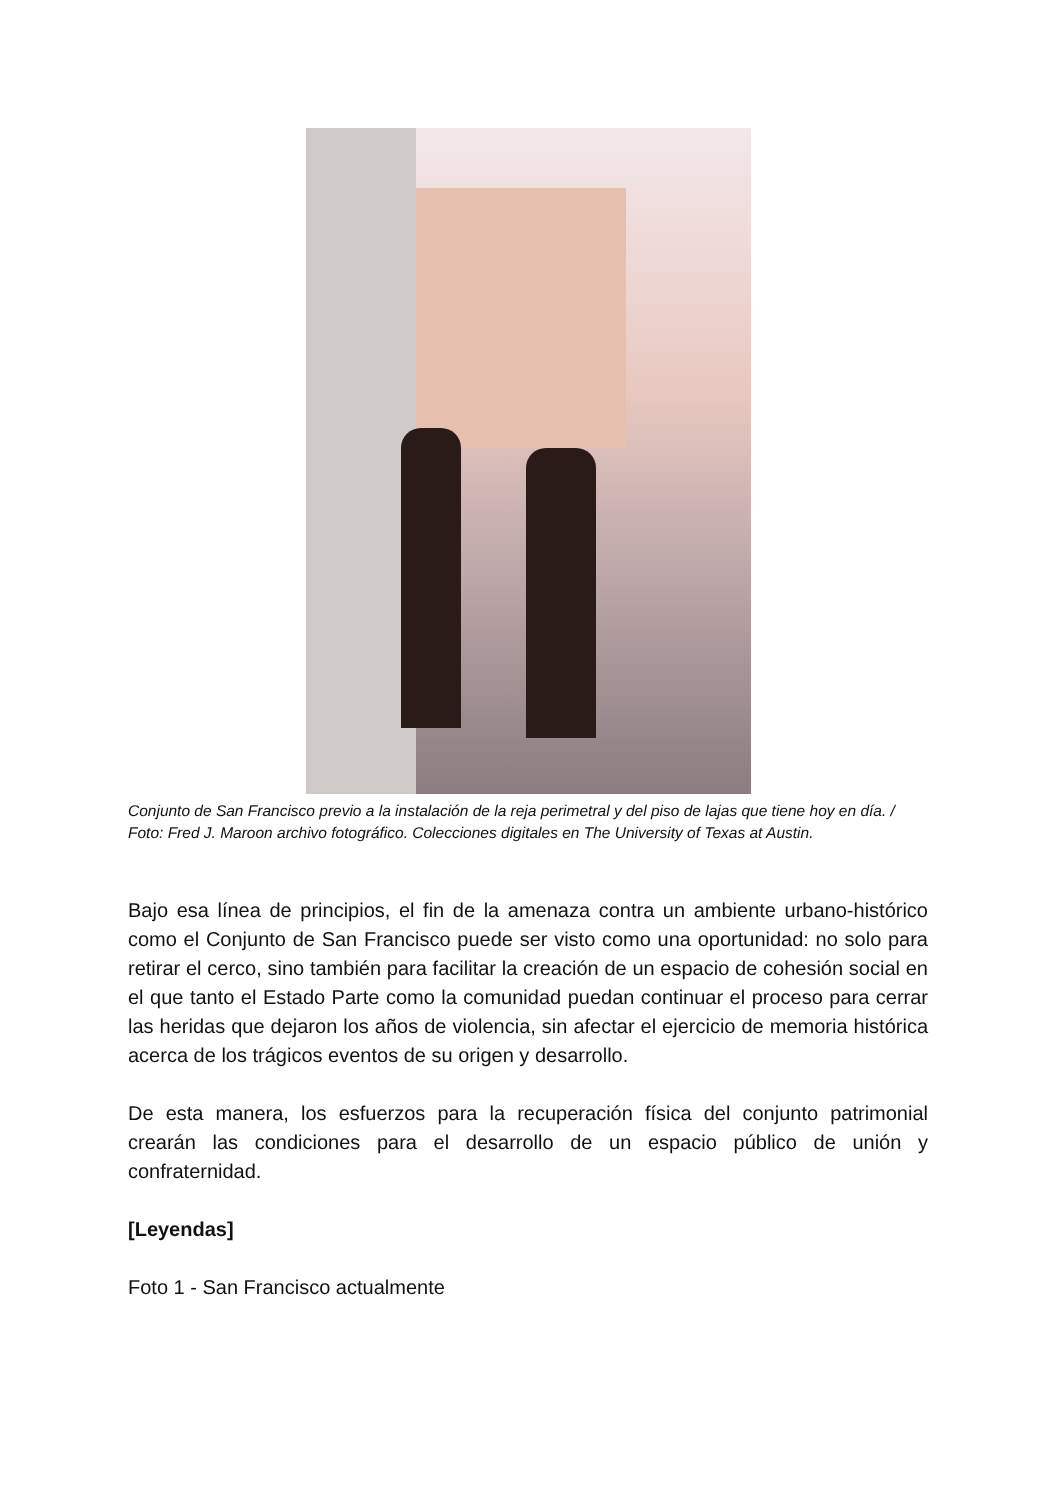Conjunto de San Francisco previo a la instalación de la reja perimetral y del piso de lajas que tiene hoy en día. / Foto: Fred J. Maroon archivo fotográfico. Colecciones digitales en The University of Texas at Austin.
Bajo esa línea de principios, el fin de la amenaza contra un ambiente urbano-histórico como el Conjunto de San Francisco puede ser visto como una oportunidad: no solo para retirar el cerco, sino también para facilitar la creación de un espacio de cohesión social en el que tanto el Estado Parte como la comunidad puedan continuar el proceso para cerrar las heridas que dejaron los años de violencia, sin afectar el ejercicio de memoria histórica acerca de los trágicos eventos de su origen y desarrollo.
De esta manera, los esfuerzos para la recuperación física del conjunto patrimonial crearán las condiciones para el desarrollo de un espacio público de unión y confraternidad.
[Leyendas]
Foto 1 - San Francisco actualmente